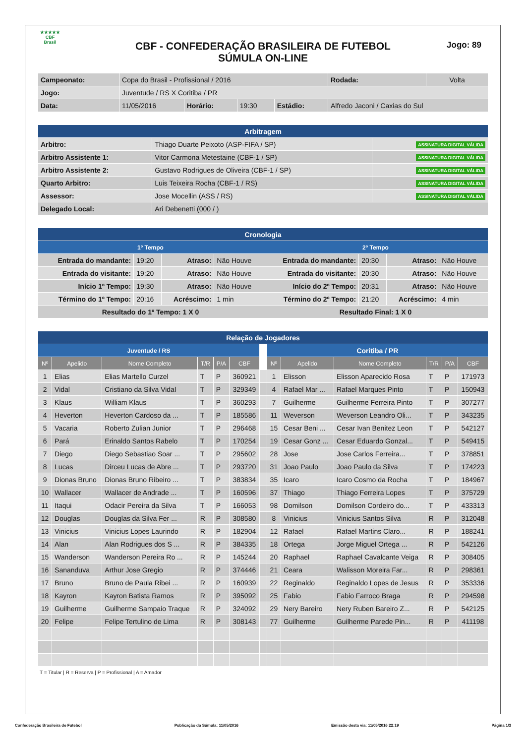★★★★★
CBF
Brasil
CBF - CONFEDERAÇÃO BRASILEIRA DE FUTEBOL
SÚMULA ON-LINE
Jogo: 89
| Campeonato: | Copa do Brasil - Profissional / 2016 | | | | | Rodada: | Volta |
| Jogo: | Juventude / RS X Coritiba / PR | | | | | | |
| Data: | 11/05/2016 | Horário: | 19:30 | Estádio: | Alfredo Jaconi / Caxias do Sul | | |
| Arbitragem | | |
| --- | --- | --- |
| Arbitro: | Thiago Duarte Peixoto (ASP-FIFA / SP) | ASSINATURA DIGITAL VÁLIDA |
| Arbitro Assistente 1: | Vitor Carmona Metestaine (CBF-1 / SP) | ASSINATURA DIGITAL VÁLIDA |
| Arbitro Assistente 2: | Gustavo Rodrigues de Oliveira (CBF-1 / SP) | ASSINATURA DIGITAL VÁLIDA |
| Quarto Arbitro: | Luis Teixeira Rocha (CBF-1 / RS) | ASSINATURA DIGITAL VÁLIDA |
| Assessor: | Jose Mocellin (ASS / RS) | ASSINATURA DIGITAL VÁLIDA |
| Delegado Local: | Ari Debenetti (000 / ) | |
| Cronologia | | | | | | | |
| --- | --- | --- | --- | --- | --- | --- | --- |
| 1º Tempo | | | | 2º Tempo | | | |
| Entrada do mandante: | 19:20 | Atraso: | Não Houve | Entrada do mandante: | 20:30 | Atraso: | Não Houve |
| Entrada do visitante: | 19:20 | Atraso: | Não Houve | Entrada do visitante: | 20:30 | Atraso: | Não Houve |
| Início 1º Tempo: | 19:30 | Atraso: | Não Houve | Início do 2º Tempo: | 20:31 | Atraso: | Não Houve |
| Término do 1º Tempo: | 20:16 | Acréscimo: | 1 min | Término do 2º Tempo: | 21:20 | Acréscimo: | 4 min |
| Resultado do 1º Tempo: 1 X 0 | | | | Resultado Final: 1 X 0 | | | |
| Relação de Jogadores | | | | | | | | | | | | |
| --- | --- | --- | --- | --- | --- | --- | --- | --- | --- | --- | --- | --- |
| Juventude / RS | | | | | | | Coritiba / PR | | | | | |
| Nº | Apelido | Nome Completo | T/R | P/A | CBF | | Nº | Apelido | Nome Completo | T/R | P/A | CBF |
| 1 | Elias | Elias Martello Curzel | T | P | 360921 | | 1 | Elisson | Elisson Aparecido Rosa | T | P | 171973 |
| 2 | Vidal | Cristiano da Silva Vidal | T | P | 329349 | | 4 | Rafael Mar ... | Rafael Marques Pinto | T | P | 150943 |
| 3 | Klaus | William Klaus | T | P | 360293 | | 7 | Guilherme | Guilherme Ferreira Pinto | T | P | 307277 |
| 4 | Heverton | Heverton Cardoso da ... | T | P | 185586 | | 11 | Weverson | Weverson Leandro Oli... | T | P | 343235 |
| 5 | Vacaria | Roberto Zulian Junior | T | P | 296468 | | 15 | Cesar Beni ... | Cesar Ivan Benitez Leon | T | P | 542127 |
| 6 | Pará | Erinaldo Santos Rabelo | T | P | 170254 | | 19 | Cesar Gonz ... | Cesar Eduardo Gonzal... | T | P | 549415 |
| 7 | Diego | Diego Sebastiao Soar ... | T | P | 295602 | | 28 | Jose | Jose Carlos Ferreira... | T | P | 378851 |
| 8 | Lucas | Dirceu Lucas de Abre ... | T | P | 293720 | | 31 | Joao Paulo | Joao Paulo da Silva | T | P | 174223 |
| 9 | Dionas Bruno | Dionas Bruno Ribeiro ... | T | P | 383834 | | 35 | Icaro | Icaro Cosmo da Rocha | T | P | 184967 |
| 10 | Wallacer | Wallacer de Andrade ... | T | P | 160596 | | 37 | Thiago | Thiago Ferreira Lopes | T | P | 375729 |
| 11 | Itaqui | Odacir Pereira da Silva | T | P | 166053 | | 98 | Domilson | Domilson Cordeiro do... | T | P | 433313 |
| 12 | Douglas | Douglas da Silva Fer ... | R | P | 308580 | | 8 | Vinicius | Vinicius Santos Silva | R | P | 312048 |
| 13 | Vinicius | Vinicius Lopes Laurindo | R | P | 182904 | | 12 | Rafael | Rafael Martins Claro... | R | P | 188241 |
| 14 | Alan | Alan Rodrigues dos S ... | R | P | 384335 | | 18 | Ortega | Jorge Miguel Ortega ... | R | P | 542126 |
| 15 | Wanderson | Wanderson Pereira Ro ... | R | P | 145244 | | 20 | Raphael | Raphael Cavalcante Veiga | R | P | 308405 |
| 16 | Sananduva | Arthur Jose Gregio | R | P | 374446 | | 21 | Ceara | Walisson Moreira Far... | R | P | 298361 |
| 17 | Bruno | Bruno de Paula Ribei ... | R | P | 160939 | | 22 | Reginaldo | Reginaldo Lopes de Jesus | R | P | 353336 |
| 18 | Kayron | Kayron Batista Ramos | R | P | 395092 | | 25 | Fabio | Fabio Farroco Braga | R | P | 294598 |
| 19 | Guilherme | Guilherme Sampaio Traque | R | P | 324092 | | 29 | Nery Bareiro | Nery Ruben Bareiro Z... | R | P | 542125 |
| 20 | Felipe | Felipe Tertulino de Lima | R | P | 308143 | | 77 | Guilherme | Guilherme Parede Pin... | R | P | 411198 |
T = Titular | R = Reserva | P = Profissional | A = Amador
Confederação Brasileira de Futebol Publicação da Súmula: 11/05/2016 Emissão desta via: 11/05/2016 22:19 Página 1/3